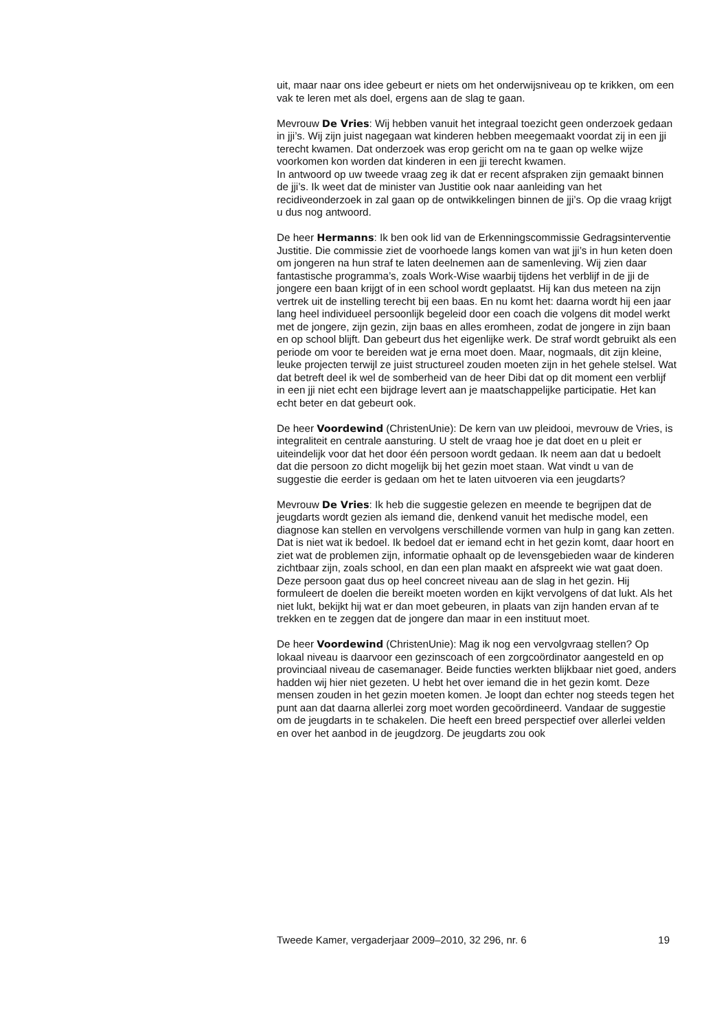uit, maar naar ons idee gebeurt er niets om het onderwijsniveau op te krikken, om een vak te leren met als doel, ergens aan de slag te gaan.
Mevrouw De Vries: Wij hebben vanuit het integraal toezicht geen onderzoek gedaan in jji’s. Wij zijn juist nagegaan wat kinderen hebben meegemaakt voordat zij in een jji terecht kwamen. Dat onderzoek was erop gericht om na te gaan op welke wijze voorkomen kon worden dat kinderen in een jji terecht kwamen.
In antwoord op uw tweede vraag zeg ik dat er recent afspraken zijn gemaakt binnen de jji’s. Ik weet dat de minister van Justitie ook naar aanleiding van het recidiveonderzoek in zal gaan op de ontwikkelingen binnen de jji’s. Op die vraag krijgt u dus nog antwoord.
De heer Hermanns: Ik ben ook lid van de Erkenningscommissie Gedragsinterventie Justitie. Die commissie ziet de voorhoede langs komen van wat jji’s in hun keten doen om jongeren na hun straf te laten deelnemen aan de samenleving. Wij zien daar fantastische programma’s, zoals Work-Wise waarbij tijdens het verblijf in de jji de jongere een baan krijgt of in een school wordt geplaatst. Hij kan dus meteen na zijn vertrek uit de instelling terecht bij een baas. En nu komt het: daarna wordt hij een jaar lang heel individueel persoonlijk begeleid door een coach die volgens dit model werkt met de jongere, zijn gezin, zijn baas en alles eromheen, zodat de jongere in zijn baan en op school blijft. Dan gebeurt dus het eigenlijke werk. De straf wordt gebruikt als een periode om voor te bereiden wat je erna moet doen. Maar, nogmaals, dit zijn kleine, leuke projecten terwijl ze juist structureel zouden moeten zijn in het gehele stelsel. Wat dat betreft deel ik wel de somberheid van de heer Dibi dat op dit moment een verblijf in een jji niet echt een bijdrage levert aan je maatschappelijke participatie. Het kan echt beter en dat gebeurt ook.
De heer Voordewind (ChristenUnie): De kern van uw pleidooi, mevrouw de Vries, is integraliteit en centrale aansturing. U stelt de vraag hoe je dat doet en u pleit er uiteindelijk voor dat het door één persoon wordt gedaan. Ik neem aan dat u bedoelt dat die persoon zo dicht mogelijk bij het gezin moet staan. Wat vindt u van de suggestie die eerder is gedaan om het te laten uitvoeren via een jeugdarts?
Mevrouw De Vries: Ik heb die suggestie gelezen en meende te begrijpen dat de jeugdarts wordt gezien als iemand die, denkend vanuit het medische model, een diagnose kan stellen en vervolgens verschillende vormen van hulp in gang kan zetten. Dat is niet wat ik bedoel. Ik bedoel dat er iemand echt in het gezin komt, daar hoort en ziet wat de problemen zijn, informatie ophaalt op de levensgebieden waar de kinderen zichtbaar zijn, zoals school, en dan een plan maakt en afspreekt wie wat gaat doen. Deze persoon gaat dus op heel concreet niveau aan de slag in het gezin. Hij formuleert de doelen die bereikt moeten worden en kijkt vervolgens of dat lukt. Als het niet lukt, bekijkt hij wat er dan moet gebeuren, in plaats van zijn handen ervan af te trekken en te zeggen dat de jongere dan maar in een instituut moet.
De heer Voordewind (ChristenUnie): Mag ik nog een vervolgvraag stellen? Op lokaal niveau is daarvoor een gezinscoach of een zorgcoördinator aangesteld en op provinciaal niveau de casemanager. Beide functies werkten blijkbaar niet goed, anders hadden wij hier niet gezeten. U hebt het over iemand die in het gezin komt. Deze mensen zouden in het gezin moeten komen. Je loopt dan echter nog steeds tegen het punt aan dat daarna allerlei zorg moet worden gecoördineerd. Vandaar de suggestie om de jeugdarts in te schakelen. Die heeft een breed perspectief over allerlei velden en over het aanbod in de jeugdzorg. De jeugdarts zou ook
Tweede Kamer, vergaderjaar 2009–2010, 32 296, nr. 6 19